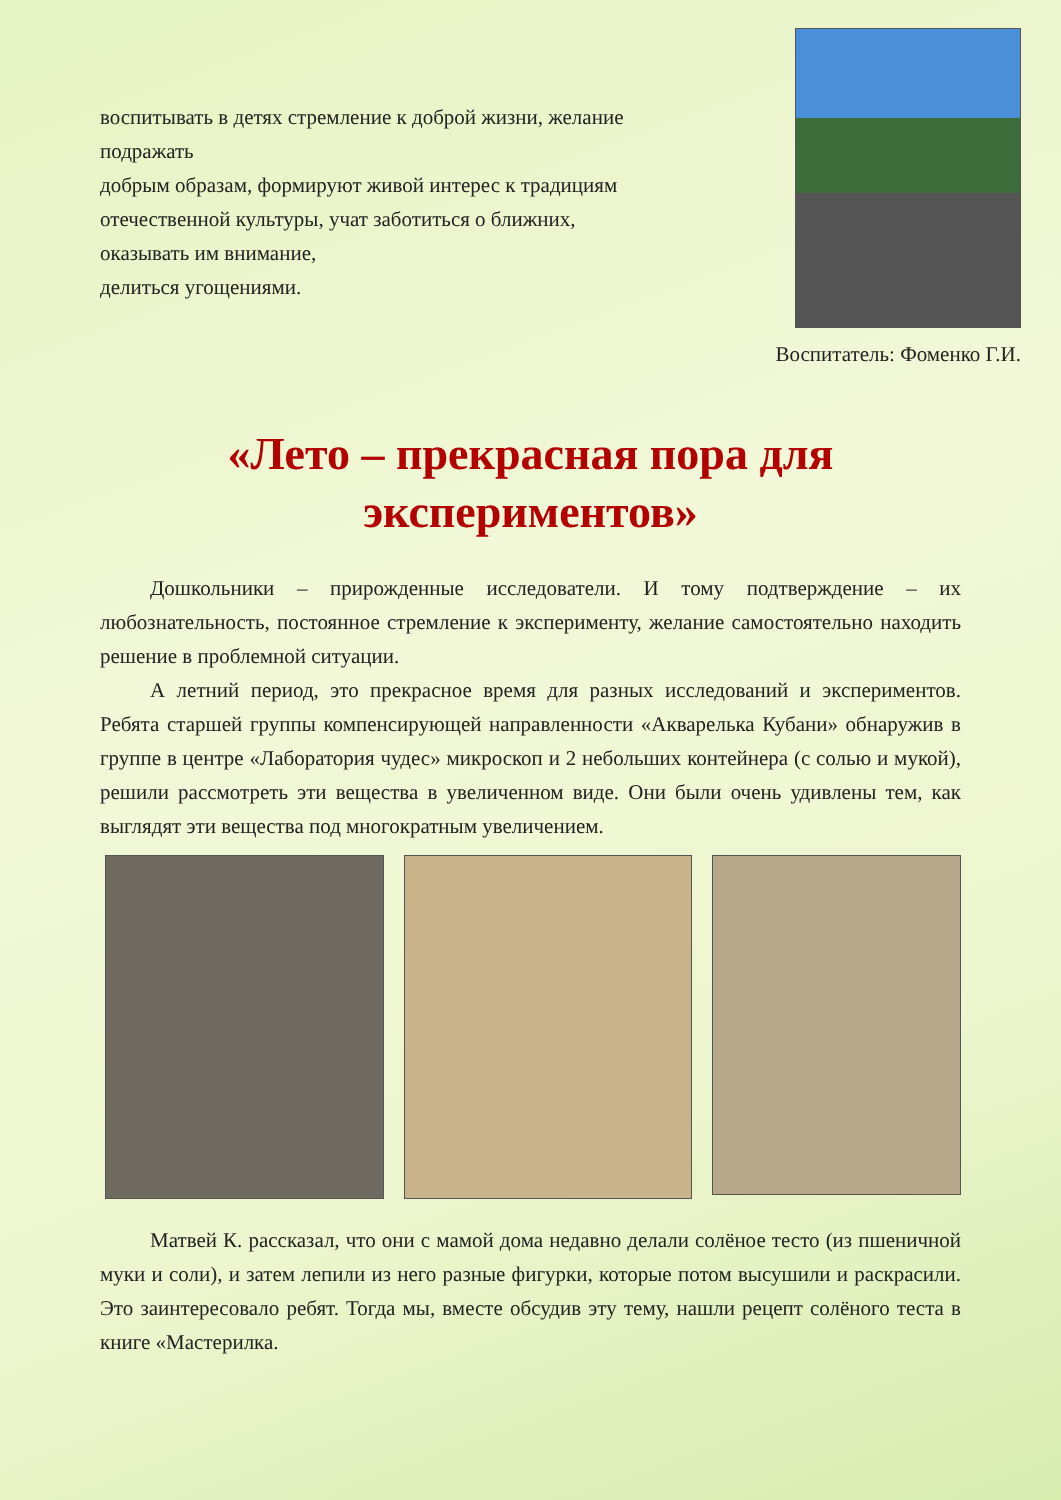воспитывать в детях стремление к доброй жизни, желание подражать
добрым образам, формируют живой интерес к традициям отечественной культуры, учат заботиться о ближних, оказывать им внимание,
делиться угощениями.
Воспитатель: Фоменко Г.И.
«Лето – прекрасная пора для экспериментов»
Дошкольники – прирожденные исследователи. И тому подтверждение – их любознательность, постоянное стремление к эксперименту, желание самостоятельно находить решение в проблемной ситуации.
А летний период, это прекрасное время для разных исследований и экспериментов. Ребята старшей группы компенсирующей направленности «Акварелька Кубани» обнаружив в группе в центре «Лаборатория чудес» микроскоп и 2 небольших контейнера (с солью и мукой), решили рассмотреть эти вещества в увеличенном виде. Они были очень удивлены тем, как выглядят эти вещества под многократным увеличением.
Матвей К. рассказал, что они с мамой дома недавно делали солёное тесто (из пшеничной муки и соли), и затем лепили из него разные фигурки, которые потом высушили и раскрасили. Это заинтересовало ребят. Тогда мы, вместе обсудив эту тему, нашли рецепт солёного теста в книге «Мастерилка.